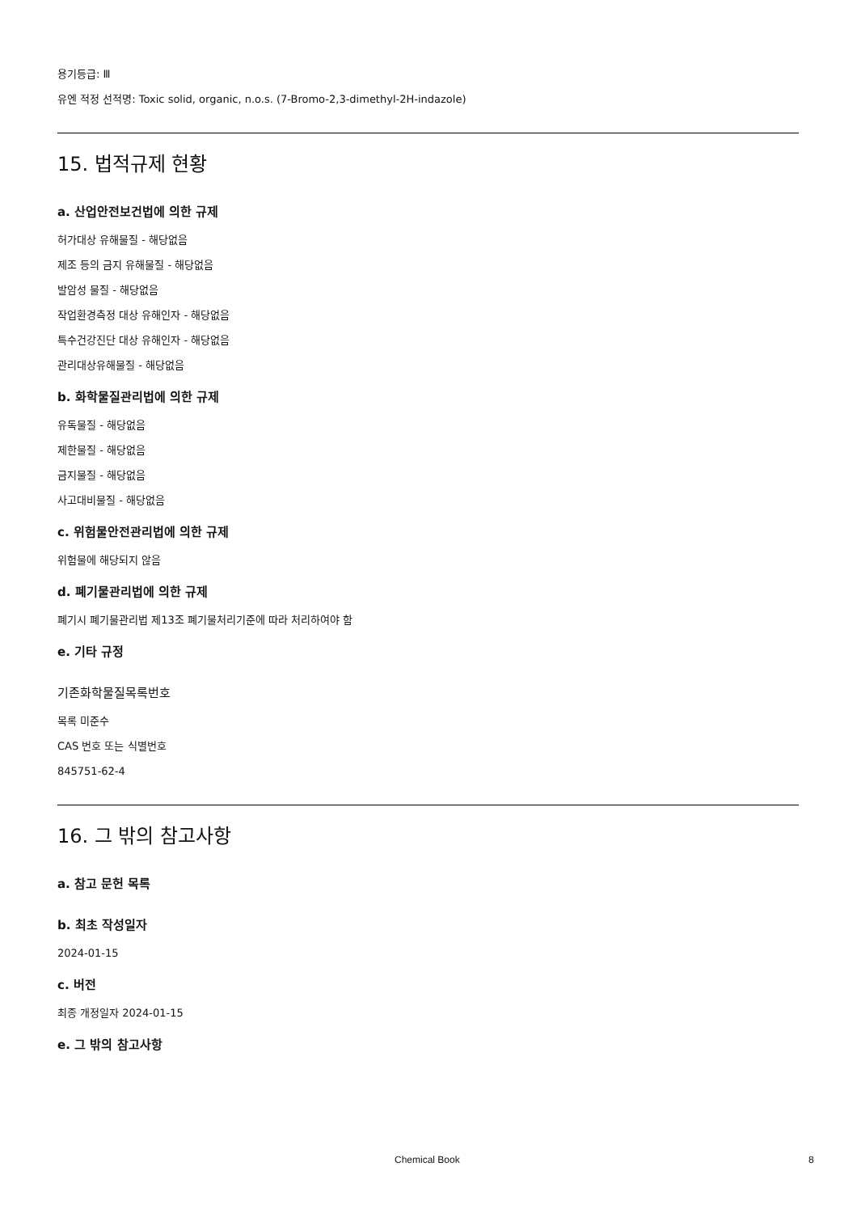용기등급: Ⅲ
유엔 적정 선적명: Toxic solid, organic, n.o.s. (7-Bromo-2,3-dimethyl-2H-indazole)
15. 법적규제 현황
a. 산업안전보건법에 의한 규제
허가대상 유해물질 - 해당없음
제조 등의 금지 유해물질 - 해당없음
발암성 물질 - 해당없음
작업환경측정 대상 유해인자 - 해당없음
특수건강진단 대상 유해인자 - 해당없음
관리대상유해물질 - 해당없음
b. 화학물질관리법에 의한 규제
유독물질 - 해당없음
제한물질 - 해당없음
금지물질 - 해당없음
사고대비물질 - 해당없음
c. 위험물안전관리법에 의한 규제
위험물에 해당되지 않음
d. 폐기물관리법에 의한 규제
폐기시 폐기물관리법 제13조 폐기물처리기준에 따라 처리하여야 함
e. 기타 규정
기존화학물질목록번호
목록 미준수
CAS 번호 또는 식별번호
845751-62-4
16. 그 밖의 참고사항
a. 참고 문헌 목록
b. 최초 작성일자
2024-01-15
c. 버전
최종 개정일자 2024-01-15
e. 그 밖의 참고사항
Chemical Book 8